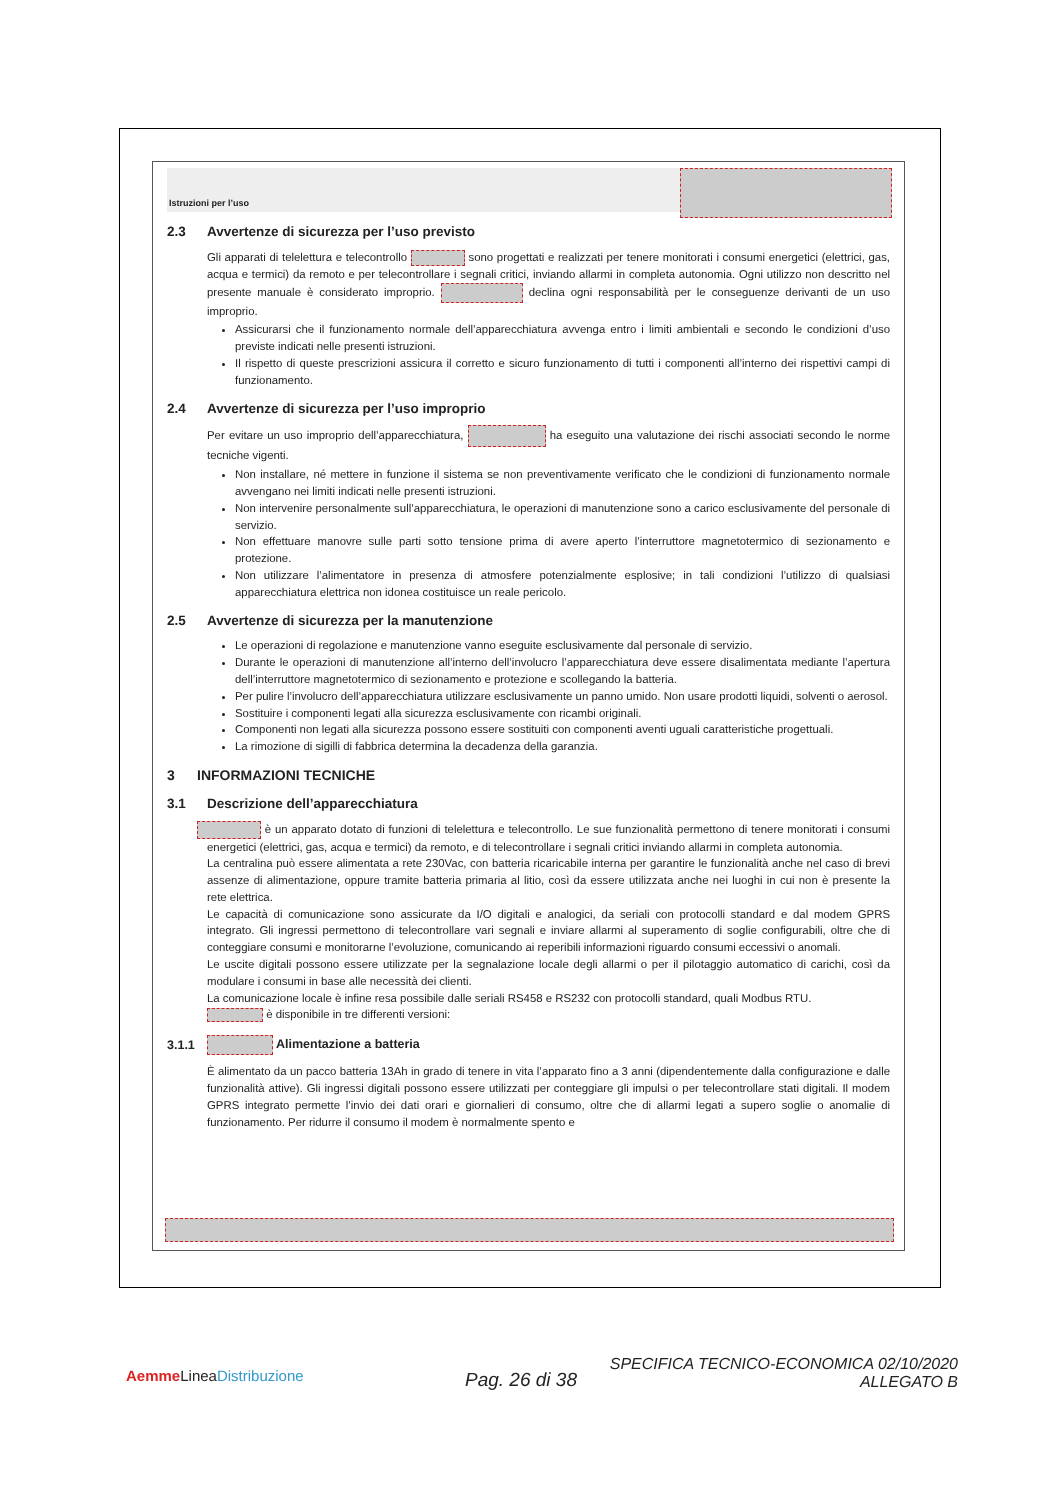Istruzioni per l’uso
2.3 Avvertenze di sicurezza per l’uso previsto
Gli apparati di telelettura e telecontrollo sono progettati e realizzati per tenere monitorati i consumi energetici (elettrici, gas, acqua e termici) da remoto e per telecontrollare i segnali critici, inviando allarmi in completa autonomia. Ogni utilizzo non descritto nel presente manuale è considerato improprio. declina ogni responsabilità per le conseguenze derivanti de un uso improprio.
Assicurarsi che il funzionamento normale dell’apparecchiatura avvenga entro i limiti ambientali e secondo le condizioni d’uso previste indicati nelle presenti istruzioni.
Il rispetto di queste prescrizioni assicura il corretto e sicuro funzionamento di tutti i componenti all’interno dei rispettivi campi di funzionamento.
2.4 Avvertenze di sicurezza per l’uso improprio
Per evitare un uso improprio dell’apparecchiatura, ha eseguito una valutazione dei rischi associati secondo le norme tecniche vigenti.
Non installare, né mettere in funzione il sistema se non preventivamente verificato che le condizioni di funzionamento normale avvengano nei limiti indicati nelle presenti istruzioni.
Non intervenire personalmente sull’apparecchiatura, le operazioni di manutenzione sono a carico esclusivamente del personale di servizio.
Non effettuare manovre sulle parti sotto tensione prima di avere aperto l’interruttore magnetotermico di sezionamento e protezione.
Non utilizzare l’alimentatore in presenza di atmosfere potenzialmente esplosive; in tali condizioni l’utilizzo di qualsiasi apparecchiatura elettrica non idonea costituisce un reale pericolo.
2.5 Avvertenze di sicurezza per la manutenzione
Le operazioni di regolazione e manutenzione vanno eseguite esclusivamente dal personale di servizio.
Durante le operazioni di manutenzione all’interno dell’involucro l’apparecchiatura deve essere disalimentata mediante l’apertura dell’interruttore magnetotermico di sezionamento e protezione e scollegando la batteria.
Per pulire l’involucro dell’apparecchiatura utilizzare esclusivamente un panno umido. Non usare prodotti liquidi, solventi o aerosol.
Sostituire i componenti legati alla sicurezza esclusivamente con ricambi originali.
Componenti non legati alla sicurezza possono essere sostituiti con componenti aventi uguali caratteristiche progettuali.
La rimozione di sigilli di fabbrica determina la decadenza della garanzia.
3 INFORMAZIONI TECNICHE
3.1 Descrizione dell’apparecchiatura
è un apparato dotato di funzioni di telelettura e telecontrollo. Le sue funzionalità permettono di tenere monitorati i consumi energetici (elettrici, gas, acqua e termici) da remoto, e di telecontrollare i segnali critici inviando allarmi in completa autonomia.
La centralina può essere alimentata a rete 230Vac, con batteria ricaricabile interna per garantire le funzionalità anche nel caso di brevi assenze di alimentazione, oppure tramite batteria primaria al litio, così da essere utilizzata anche nei luoghi in cui non è presente la rete elettrica.
Le capacità di comunicazione sono assicurate da I/O digitali e analogici, da seriali con protocolli standard e dal modem GPRS integrato. Gli ingressi permettono di telecontrollare vari segnali e inviare allarmi al superamento di soglie configurabili, oltre che di conteggiare consumi e monitorarne l’evoluzione, comunicando ai reperibili informazioni riguardo consumi eccessivi o anomali.
Le uscite digitali possono essere utilizzate per la segnalazione locale degli allarmi o per il pilotaggio automatico di carichi, così da modulare i consumi in base alle necessità dei clienti.
La comunicazione locale è infine resa possibile dalle seriali RS458 e RS232 con protocolli standard, quali Modbus RTU.
è disponibile in tre differenti versioni:
3.1.1 Alimentazione a batteria
È alimentato da un pacco batteria 13Ah in grado di tenere in vita l’apparato fino a 3 anni (dipendentemente dalla configurazione e dalle funzionalità attive). Gli ingressi digitali possono essere utilizzati per conteggiare gli impulsi o per telecontrollare stati digitali. Il modem GPRS integrato permette l’invio dei dati orari e giornalieri di consumo, oltre che di allarmi legati a supero soglie o anomalie di funzionamento. Per ridurre il consumo il modem è normalmente spento e
Aemme LineaDistribuzione Pag. 26 di 38
SPECIFICA TECNICO-ECONOMICA 02/10/2020
ALLEGATO B